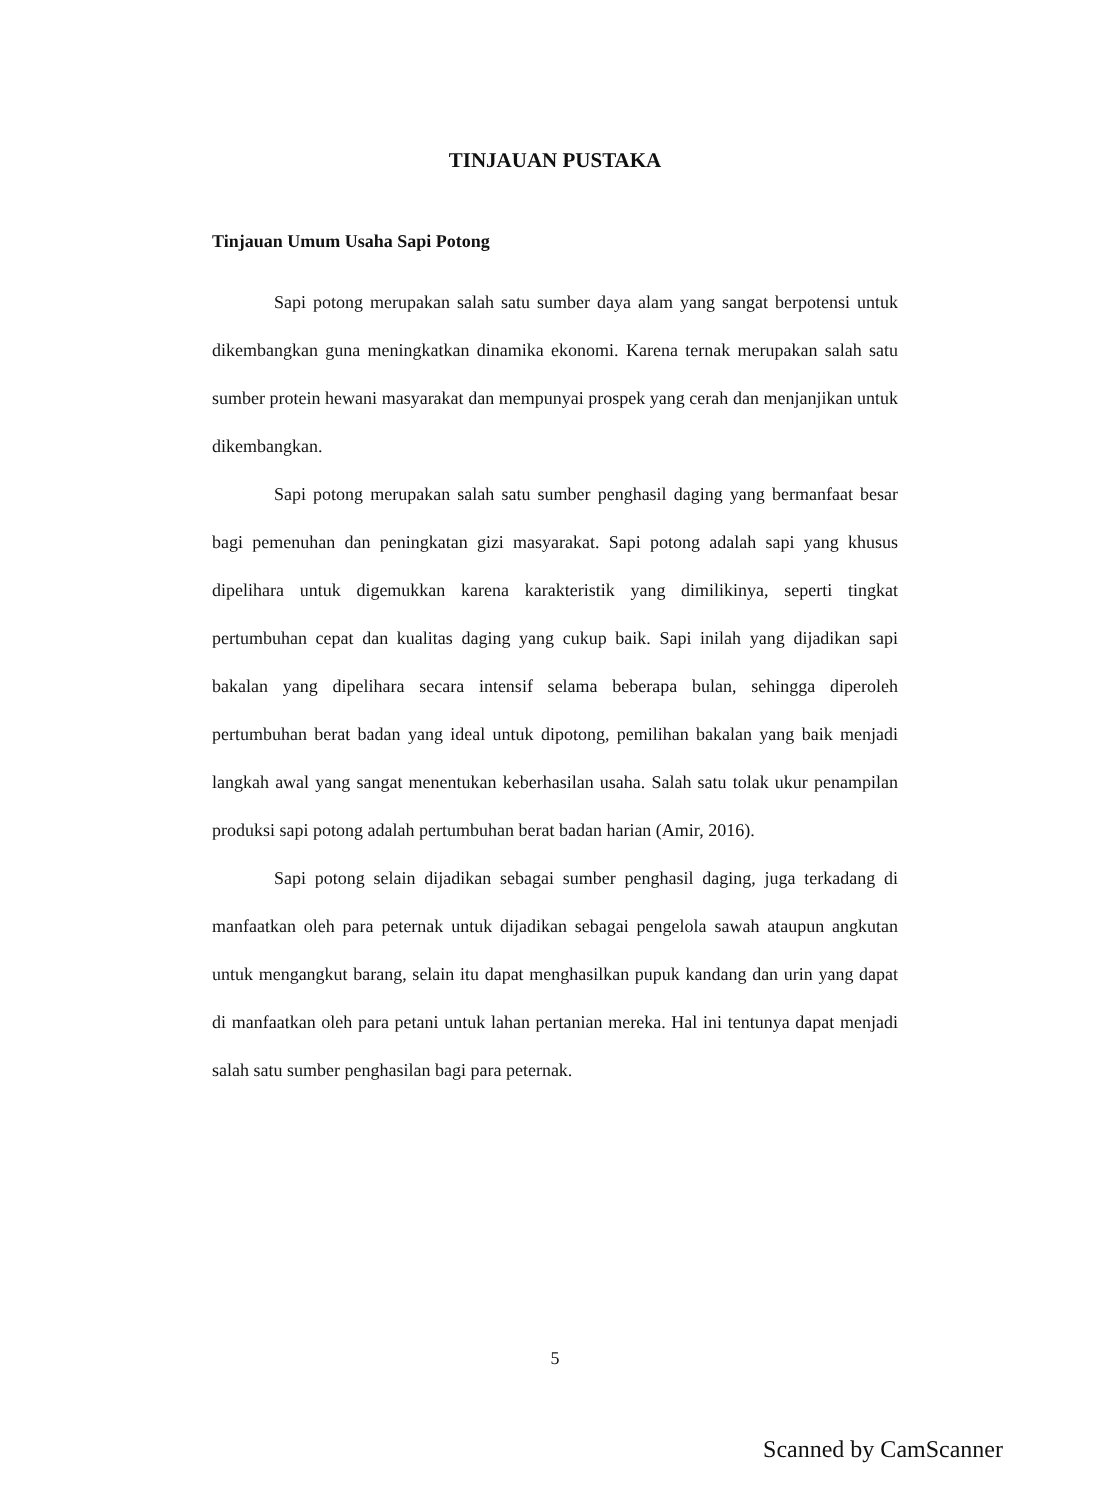TINJAUAN PUSTAKA
Tinjauan Umum Usaha Sapi Potong
Sapi potong merupakan salah satu sumber daya alam yang sangat berpotensi untuk dikembangkan guna meningkatkan dinamika ekonomi. Karena ternak merupakan salah satu sumber protein hewani masyarakat dan mempunyai prospek yang cerah dan menjanjikan untuk dikembangkan.
Sapi potong merupakan salah satu sumber penghasil daging yang bermanfaat besar bagi pemenuhan dan peningkatan gizi masyarakat. Sapi potong adalah sapi yang khusus dipelihara untuk digemukkan karena karakteristik yang dimilikinya, seperti tingkat pertumbuhan cepat dan kualitas daging yang cukup baik. Sapi inilah yang dijadikan sapi bakalan yang dipelihara secara intensif selama beberapa bulan, sehingga diperoleh pertumbuhan berat badan yang ideal untuk dipotong, pemilihan bakalan yang baik menjadi langkah awal yang sangat menentukan keberhasilan usaha. Salah satu tolak ukur penampilan produksi sapi potong adalah pertumbuhan berat badan harian (Amir, 2016).
Sapi potong selain dijadikan sebagai sumber penghasil daging, juga terkadang di manfaatkan oleh para peternak untuk dijadikan sebagai pengelola sawah ataupun angkutan untuk mengangkut barang, selain itu dapat menghasilkan pupuk kandang dan urin yang dapat di manfaatkan oleh para petani untuk lahan pertanian mereka. Hal ini tentunya dapat menjadi salah satu sumber penghasilan bagi para peternak.
5
Scanned by CamScanner